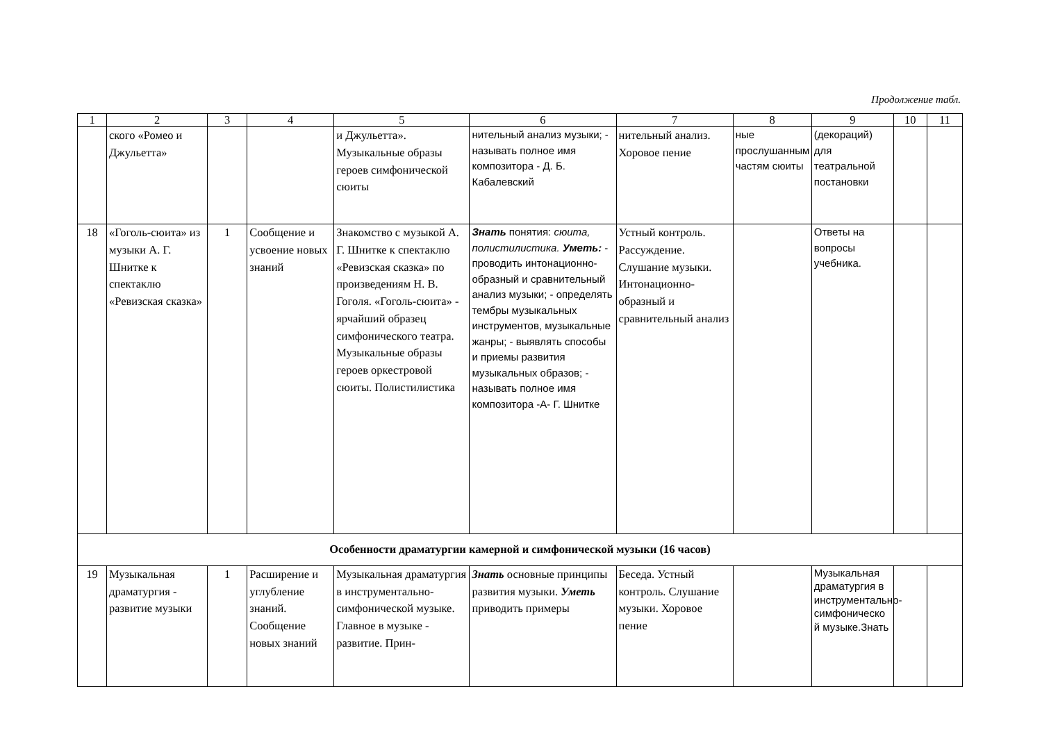Продолжение табл.
| 1 | 2 | 3 | 4 | 5 | 6 | 7 | 8 | 9 | 10 | 11 |
| --- | --- | --- | --- | --- | --- | --- | --- | --- | --- | --- |
| | ского «Ромео и Джульетта» | | | и Джульетта». Музыкальные образы героев симфонической сюиты | нительный анализ музыки; - называть полное имя композитора - Д. Б. Кабалевский | нительный анализ. Хоровое пение | ные прослушанным частям сюиты | (декораций) для театральной постановки | | |
| 18 | «Гоголь-сюита» из музыки А. Г. Шнитке к спектаклю «Ревизская сказка» | 1 | Сообщение и усвоение новых знаний | Знакомство с музыкой А. Г. Шнитке к спектаклю «Ревизская сказка» по произведениям Н. В. Гоголя. «Гоголь-сюита» - ярчайший образец симфонического театра. Музыкальные образы героев оркестровой сюиты. Полистилистика | Знать понятия: сюита, полистилистика. Уметь: - проводить интонационно-образный и сравнительный анализ музыки; - определять тембры музыкальных инструментов, музыкальные жанры; - выявлять способы и приемы развития музыкальных образов; - называть полное имя композитора -А- Г. Шнитке | Устный контроль. Рассуждение. Слушание музыки. Интонационно-образный и сравнительный анализ | | Ответы на вопросы учебника. | | |
| Особенности драматургии камерной и симфонической музыки (16 часов) | | | | | | | | | | |
| 19 | Музыкальная драматургия - развитие музыки | 1 | Расширение и углубление знаний. Сообщение новых знаний | Музыкальная драматургия в инструментально-симфонической музыке. Главное в музыке - развитие. Прин- | Знать основные принципы развития музыки. Уметь приводить примеры | Беседа. Устный контроль. Слушание музыки. Хоровое пение | | Музыкальная драматургия в инструментально-симфоническо й музыке.Знать | | |